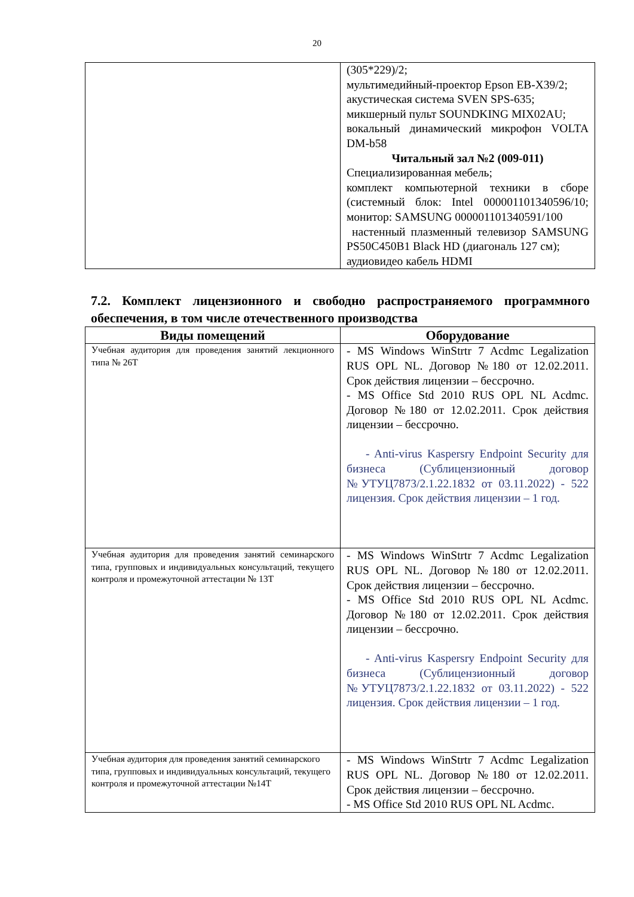20
| | (305*229)/2; мультимедийный-проектор Epson EB-X39/2; акустическая система SVEN SPS-635; микшерный пульт SOUNDKING MIX02AU; вокальный динамический микрофон VOLTA DM-b58 Читальный зал №2 (009-011) Специализированная мебель; комплект компьютерной техники в сборе (системный блок: Intel 000001101340596/10; монитор: SAMSUNG 000001101340591/100 настенный плазменный телевизор SAMSUNG PS50C450B1 Black HD (диагональ 127 см); аудиовидео кабель HDMI |
7.2. Комплект лицензионного и свободно распространяемого программного обеспечения, в том числе отечественного производства
| Виды помещений | Оборудование |
| --- | --- |
| Учебная аудитория для проведения занятий лекционного типа № 26Т | - MS Windows WinStrtr 7 Acdmc Legalization RUS OPL NL. Договор №180 от 12.02.2011. Срок действия лицензии – бессрочно. - MS Office Std 2010 RUS OPL NL Acdmc. Договор №180 от 12.02.2011. Срок действия лицензии – бессрочно. - Anti-virus Kaspersry Endpoint Security для бизнеса (Сублицензионный договор №УТУЦ7873/2.1.22.1832 от 03.11.2022) - 522 лицензия. Срок действия лицензии – 1 год. |
| Учебная аудитория для проведения занятий семинарского типа, групповых и индивидуальных консультаций, текущего контроля и промежуточной аттестации № 13Т | - MS Windows WinStrtr 7 Acdmc Legalization RUS OPL NL. Договор №180 от 12.02.2011. Срок действия лицензии – бессрочно. - MS Office Std 2010 RUS OPL NL Acdmc. Договор №180 от 12.02.2011. Срок действия лицензии – бессрочно. - Anti-virus Kaspersry Endpoint Security для бизнеса (Сублицензионный договор №УТУЦ7873/2.1.22.1832 от 03.11.2022) - 522 лицензия. Срок действия лицензии – 1 год. |
| Учебная аудитория для проведения занятий семинарского типа, групповых и индивидуальных консультаций, текущего контроля и промежуточной аттестации №14Т | - MS Windows WinStrtr 7 Acdmc Legalization RUS OPL NL. Договор №180 от 12.02.2011. Срок действия лицензии – бессрочно. - MS Office Std 2010 RUS OPL NL Acdmc. |